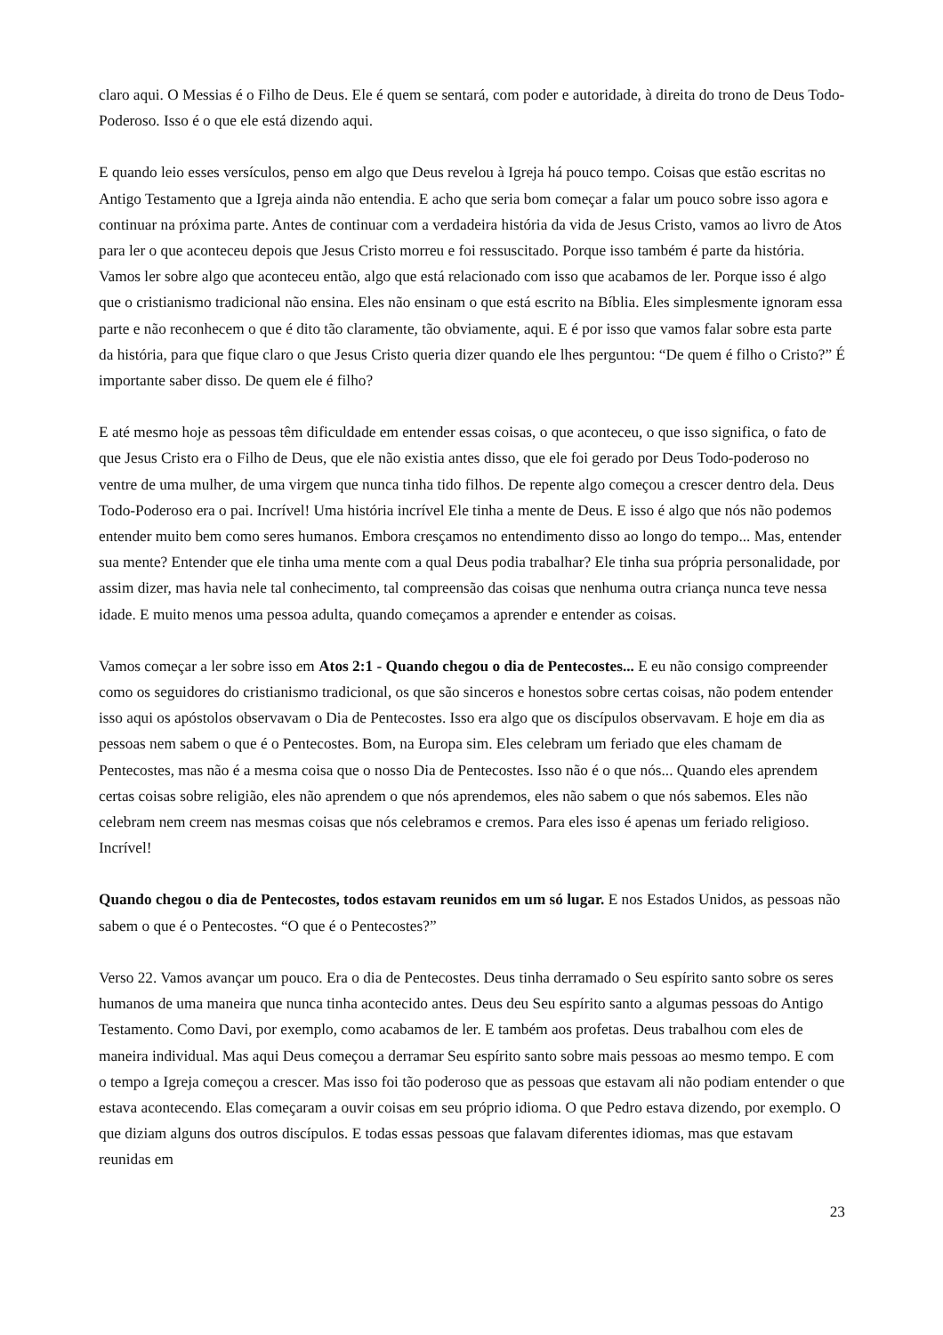claro aqui. O Messias é o Filho de Deus. Ele é quem se sentará, com poder e autoridade, à direita do trono de Deus Todo-Poderoso. Isso é o que ele está dizendo aqui.
E quando leio esses versículos, penso em algo que Deus revelou à Igreja há pouco tempo. Coisas que estão escritas no Antigo Testamento que a Igreja ainda não entendia. E acho que seria bom começar a falar um pouco sobre isso agora e continuar na próxima parte. Antes de continuar com a verdadeira história da vida de Jesus Cristo, vamos ao livro de Atos para ler o que aconteceu depois que Jesus Cristo morreu e foi ressuscitado. Porque isso também é parte da história. Vamos ler sobre algo que aconteceu então, algo que está relacionado com isso que acabamos de ler. Porque isso é algo que o cristianismo tradicional não ensina. Eles não ensinam o que está escrito na Bíblia. Eles simplesmente ignoram essa parte e não reconhecem o que é dito tão claramente, tão obviamente, aqui. E é por isso que vamos falar sobre esta parte da história, para que fique claro o que Jesus Cristo queria dizer quando ele lhes perguntou: “De quem é filho o Cristo?” É importante saber disso. De quem ele é filho?
E até mesmo hoje as pessoas têm dificuldade em entender essas coisas, o que aconteceu, o que isso significa, o fato de que Jesus Cristo era o Filho de Deus, que ele não existia antes disso, que ele foi gerado por Deus Todo-poderoso no ventre de uma mulher, de uma virgem que nunca tinha tido filhos. De repente algo começou a crescer dentro dela. Deus Todo-Poderoso era o pai. Incrível! Uma história incrível Ele tinha a mente de Deus. E isso é algo que nós não podemos entender muito bem como seres humanos. Embora cresçamos no entendimento disso ao longo do tempo... Mas, entender sua mente? Entender que ele tinha uma mente com a qual Deus podia trabalhar? Ele tinha sua própria personalidade, por assim dizer, mas havia nele tal conhecimento, tal compreensão das coisas que nenhuma outra criança nunca teve nessa idade. E muito menos uma pessoa adulta, quando começamos a aprender e entender as coisas.
Vamos começar a ler sobre isso em Atos 2:1 - Quando chegou o dia de Pentecostes... E eu não consigo compreender como os seguidores do cristianismo tradicional, os que são sinceros e honestos sobre certas coisas, não podem entender isso aqui os apóstolos observavam o Dia de Pentecostes. Isso era algo que os discípulos observavam. E hoje em dia as pessoas nem sabem o que é o Pentecostes. Bom, na Europa sim. Eles celebram um feriado que eles chamam de Pentecostes, mas não é a mesma coisa que o nosso Dia de Pentecostes. Isso não é o que nós... Quando eles aprendem certas coisas sobre religião, eles não aprendem o que nós aprendemos, eles não sabem o que nós sabemos. Eles não celebram nem creem nas mesmas coisas que nós celebramos e cremos. Para eles isso é apenas um feriado religioso. Incrível!
Quando chegou o dia de Pentecostes, todos estavam reunidos em um só lugar. E nos Estados Unidos, as pessoas não sabem o que é o Pentecostes. “O que é o Pentecostes?”
Verso 22. Vamos avançar um pouco. Era o dia de Pentecostes. Deus tinha derramado o Seu espírito santo sobre os seres humanos de uma maneira que nunca tinha acontecido antes. Deus deu Seu espírito santo a algumas pessoas do Antigo Testamento. Como Davi, por exemplo, como acabamos de ler. E também aos profetas. Deus trabalhou com eles de maneira individual. Mas aqui Deus começou a derramar Seu espírito santo sobre mais pessoas ao mesmo tempo. E com o tempo a Igreja começou a crescer. Mas isso foi tão poderoso que as pessoas que estavam ali não podiam entender o que estava acontecendo. Elas começaram a ouvir coisas em seu próprio idioma. O que Pedro estava dizendo, por exemplo. O que diziam alguns dos outros discípulos. E todas essas pessoas que falavam diferentes idiomas, mas que estavam reunidas em
23